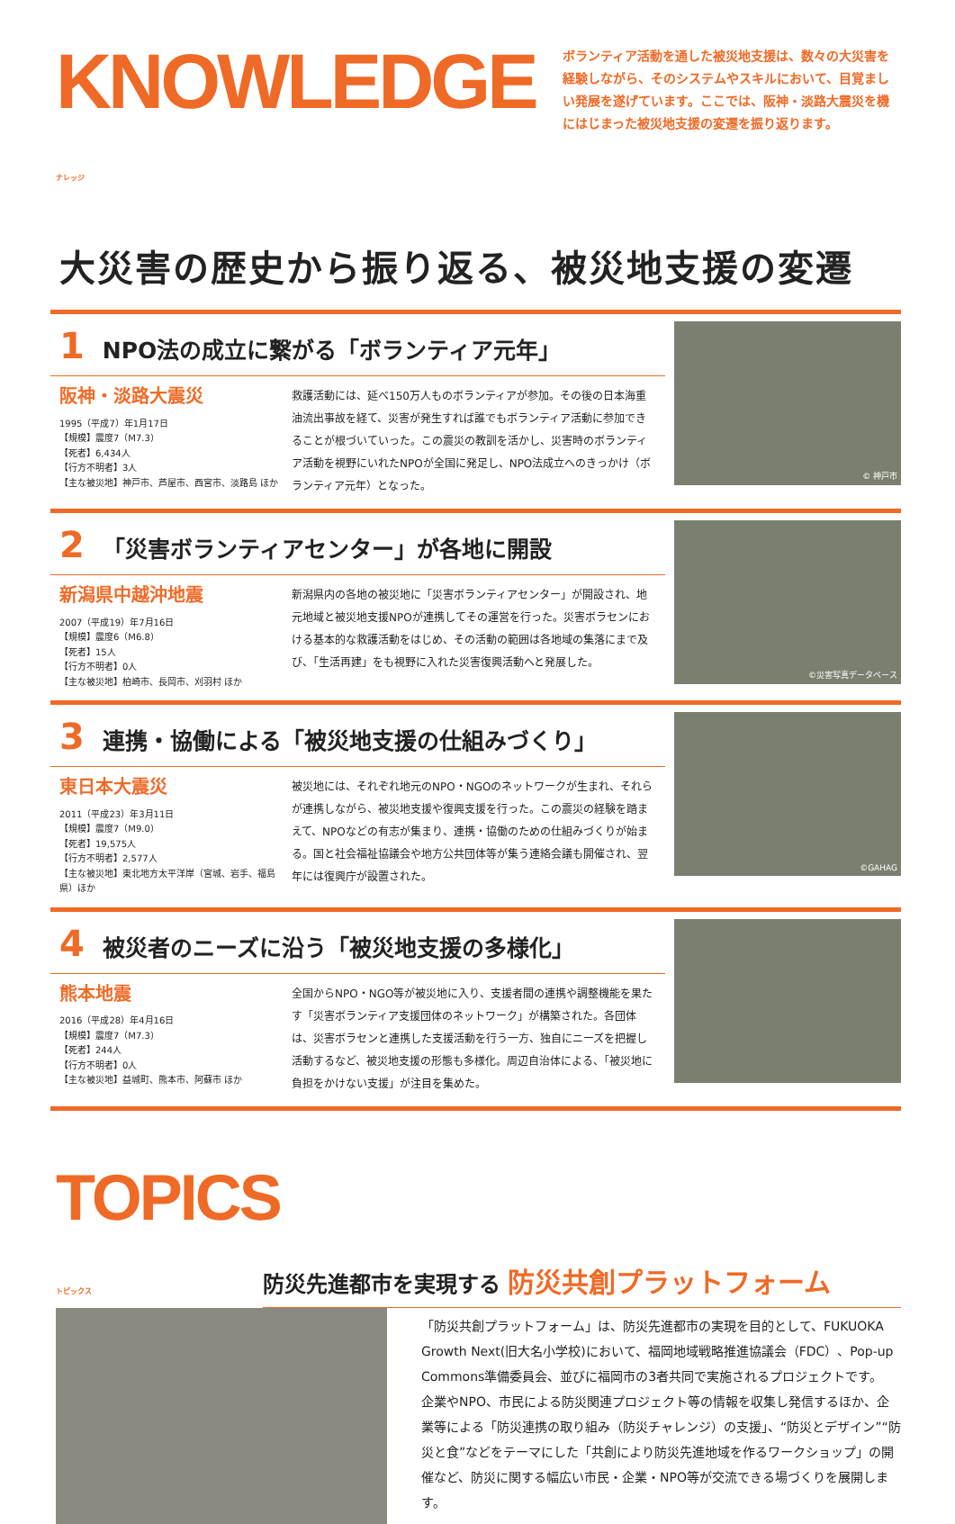KNOWLEDGE ナレッジ
ボランティア活動を通した被災地支援は、数々の大災害を経験しながら、そのシステムやスキルにおいて、目覚ましい発展を遂げています。ここでは、阪神・淡路大震災を機にはじまった被災地支援の変遷を振り返ります。
大災害の歴史から振り返る、被災地支援の変遷
1 NPO法の成立に繋がる「ボランティア元年」
阪神・淡路大震災
1995（平成7）年1月17日
【規模】震度7（M7.3）
【死者】6,434人
【行方不明者】3人
【主な被災地】神戸市、芦屋市、西宮市、淡路島 ほか
救護活動には、延べ150万人ものボランティアが参加。その後の日本海重油流出事故を経て、災害が発生すれば誰でもボランティア活動に参加できることが根づいていった。この震災の教訓を活かし、災害時のボランティア活動を視野にいれたNPOが全国に発足し、NPO法成立へのきっかけ（ボランティア元年）となった。
© 神戸市
2 「災害ボランティアセンター」が各地に開設
新潟県中越沖地震
2007（平成19）年7月16日
【規模】震度6（M6.8）
【死者】15人
【行方不明者】0人
【主な被災地】柏崎市、長岡市、刈羽村 ほか
新潟県内の各地の被災地に「災害ボランティアセンター」が開設され、地元地域と被災地支援NPOが連携してその運営を行った。災害ボラセンにおける基本的な救護活動をはじめ、その活動の範囲は各地域の集落にまで及び、「生活再建」をも視野に入れた災害復興活動へと発展した。
©災害写真データベース
3 連携・協働による「被災地支援の仕組みづくり」
東日本大震災
2011（平成23）年3月11日
【規模】震度7（M9.0）
【死者】19,575人
【行方不明者】2,577人
【主な被災地】東北地方太平洋岸（宮城、岩手、福島県）ほか
被災地には、それぞれ地元のNPO・NGOのネットワークが生まれ、それらが連携しながら、被災地支援や復興支援を行った。この震災の経験を踏まえて、NPOなどの有志が集まり、連携・協働のための仕組みづくりが始まる。国と社会福祉協議会や地方公共団体等が集う連絡会議も開催され、翌年には復興庁が設置された。
©GAHAG
4 被災者のニーズに沿う「被災地支援の多様化」
熊本地震
2016（平成28）年4月16日
【規模】震度7（M7.3）
【死者】244人
【行方不明者】0人
【主な被災地】益城町、熊本市、阿蘇市 ほか
全国からNPO・NGO等が被災地に入り、支援者間の連携や調整機能を果たす「災害ボランティア支援団体のネットワーク」が構築された。各団体は、災害ボラセンと連携した支援活動を行う一方、独自にニーズを把握し活動するなど、被災地支援の形態も多様化。周辺自治体による、「被災地に負担をかけない支援」が注目を集めた。
TOPICS トピックス
防災先進都市を実現する 防災共創プラットフォーム
「防災共創プラットフォーム」は、防災先進都市の実現を目的として、FUKUOKA Growth Next(旧大名小学校)において、福岡地域戦略推進協議会（FDC）、Pop-up Commons準備委員会、並びに福岡市の3者共同で実施されるプロジェクトです。
企業やNPO、市民による防災関連プロジェクト等の情報を収集し発信するほか、企業等による「防災連携の取り組み（防災チャレンジ）の支援」、“防災とデザイン”“防災と食”などをテーマにした「共創により防災先進地域を作るワークショップ」の開催など、防災に関する幅広い市民・企業・NPO等が交流できる場づくりを展開します。